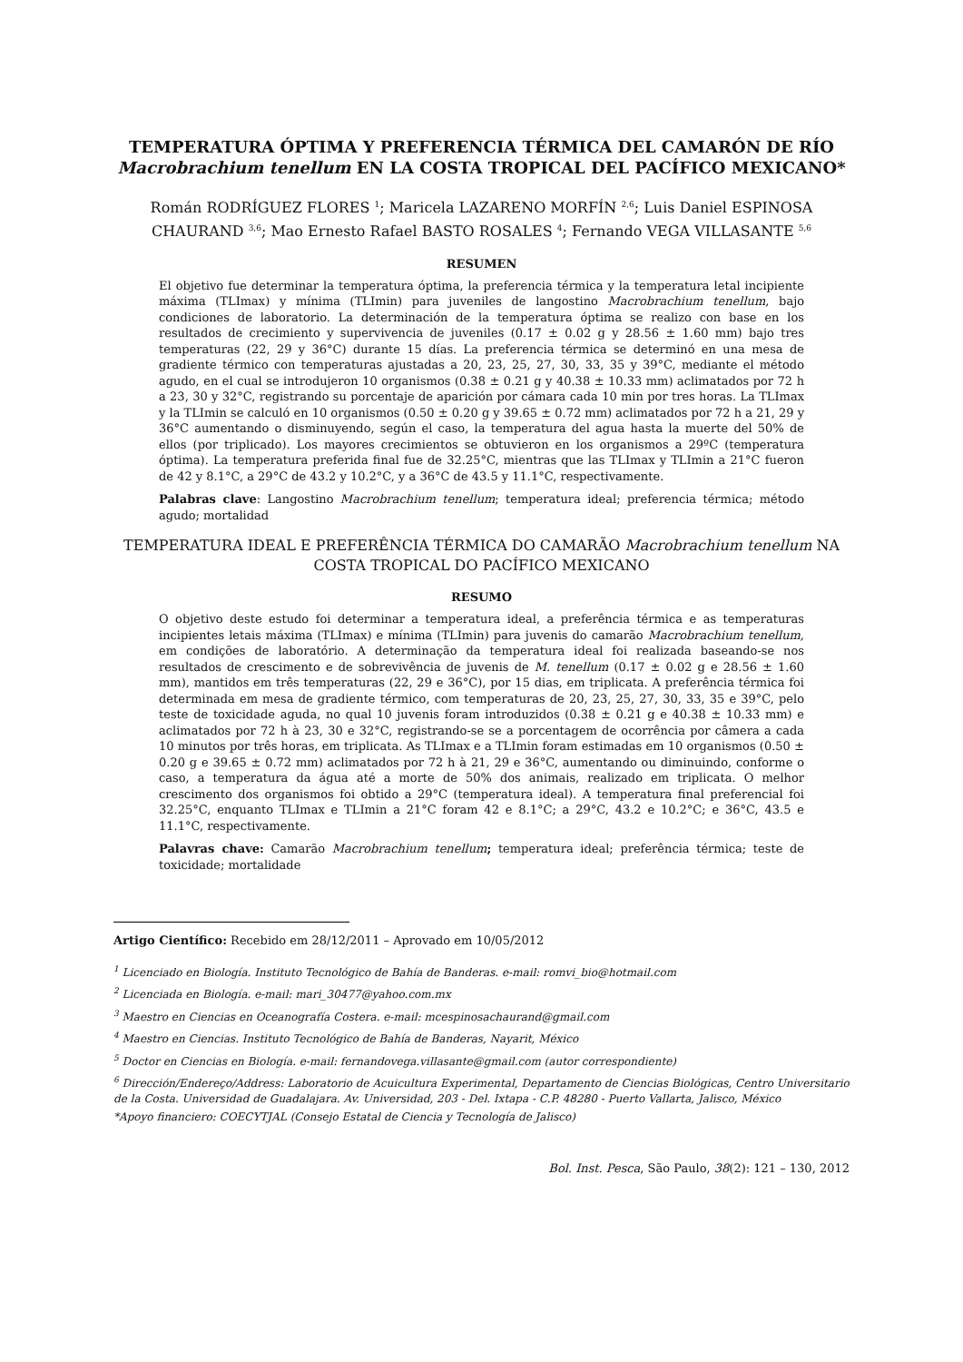TEMPERATURA ÓPTIMA Y PREFERENCIA TÉRMICA DEL CAMARÓN DE RÍO
Macrobrachium tenellum EN LA COSTA TROPICAL DEL PACÍFICO MEXICANO*
Román RODRÍGUEZ FLORES <sup>1</sup>; Maricela LAZARENO MORFÍN <sup>2,6</sup>; Luis Daniel ESPINOSA CHAURAND <sup>3,6</sup>; Mao Ernesto Rafael BASTO ROSALES <sup>4</sup>; Fernando VEGA VILLASANTE <sup>5,6</sup>
RESUMEN
El objetivo fue determinar la temperatura óptima, la preferencia térmica y la temperatura letal incipiente máxima (TLImax) y mínima (TLImin) para juveniles de langostino Macrobrachium tenellum, bajo condiciones de laboratorio. La determinación de la temperatura óptima se realizo con base en los resultados de crecimiento y supervivencia de juveniles (0.17 ± 0.02 g y 28.56 ± 1.60 mm) bajo tres temperaturas (22, 29 y 36°C) durante 15 días. La preferencia térmica se determinó en una mesa de gradiente térmico con temperaturas ajustadas a 20, 23, 25, 27, 30, 33, 35 y 39°C, mediante el método agudo, en el cual se introdujeron 10 organismos (0.38 ± 0.21 g y 40.38 ± 10.33 mm) aclimatados por 72 h a 23, 30 y 32°C, registrando su porcentaje de aparición por cámara cada 10 min por tres horas. La TLImax y la TLImin se calculó en 10 organismos (0.50 ± 0.20 g y 39.65 ± 0.72 mm) aclimatados por 72 h a 21, 29 y 36°C aumentando o disminuyendo, según el caso, la temperatura del agua hasta la muerte del 50% de ellos (por triplicado). Los mayores crecimientos se obtuvieron en los organismos a 29ºC (temperatura óptima). La temperatura preferida final fue de 32.25°C, mientras que las TLImax y TLImin a 21°C fueron de 42 y 8.1°C, a 29°C de 43.2 y 10.2°C, y a 36°C de 43.5 y 11.1°C, respectivamente.
Palabras clave: Langostino Macrobrachium tenellum; temperatura ideal; preferencia térmica; método agudo; mortalidad
TEMPERATURA IDEAL E PREFERÊNCIA TÉRMICA DO CAMARÃO Macrobrachium tenellum NA COSTA TROPICAL DO PACÍFICO MEXICANO
RESUMO
O objetivo deste estudo foi determinar a temperatura ideal, a preferência térmica e as temperaturas incipientes letais máxima (TLImax) e mínima (TLImin) para juvenis do camarão Macrobrachium tenellum, em condições de laboratório. A determinação da temperatura ideal foi realizada baseando-se nos resultados de crescimento e de sobrevivência de juvenis de M. tenellum (0.17 ± 0.02 g e 28.56 ± 1.60 mm), mantidos em três temperaturas (22, 29 e 36°C), por 15 dias, em triplicata. A preferência térmica foi determinada em mesa de gradiente térmico, com temperaturas de 20, 23, 25, 27, 30, 33, 35 e 39°C, pelo teste de toxicidade aguda, no qual 10 juvenis foram introduzidos (0.38 ± 0.21 g e 40.38 ± 10.33 mm) e aclimatados por 72 h à 23, 30 e 32°C, registrando-se se a porcentagem de ocorrência por câmera a cada 10 minutos por três horas, em triplicata. As TLImax e a TLImin foram estimadas em 10 organismos (0.50 ± 0.20 g e 39.65 ± 0.72 mm) aclimatados por 72 h à 21, 29 e 36°C, aumentando ou diminuindo, conforme o caso, a temperatura da água até a morte de 50% dos animais, realizado em triplicata. O melhor crescimento dos organismos foi obtido a 29°C (temperatura ideal). A temperatura final preferencial foi 32.25°C, enquanto TLImax e TLImin a 21°C foram 42 e 8.1°C; a 29°C, 43.2 e 10.2°C; e 36°C, 43.5 e 11.1°C, respectivamente.
Palavras chave: Camarão Macrobrachium tenellum; temperatura ideal; preferência térmica; teste de toxicidade; mortalidade
Artigo Científico: Recebido em 28/12/2011 – Aprovado em 10/05/2012
<sup>1</sup> Licenciado en Biología. Instituto Tecnológico de Bahía de Banderas. e-mail: romvi_bio@hotmail.com
<sup>2</sup> Licenciada en Biología. e-mail: mari_30477@yahoo.com.mx
<sup>3</sup> Maestro en Ciencias en Oceanografía Costera. e-mail: mcespinosachaurand@gmail.com
<sup>4</sup> Maestro en Ciencias. Instituto Tecnológico de Bahía de Banderas, Nayarit, México
<sup>5</sup> Doctor en Ciencias en Biología. e-mail: fernandovega.villasante@gmail.com (autor correspondiente)
<sup>6</sup> Dirección/Endereço/Address: Laboratorio de Acuicultura Experimental, Departamento de Ciencias Biológicas, Centro Universitario de la Costa. Universidad de Guadalajara. Av. Universidad, 203 - Del. Ixtapa - C.P. 48280 - Puerto Vallarta, Jalisco, México
*Apoyo financiero: COECYTJAL (Consejo Estatal de Ciencia y Tecnología de Jalisco)
Bol. Inst. Pesca, São Paulo, 38(2): 121 – 130, 2012